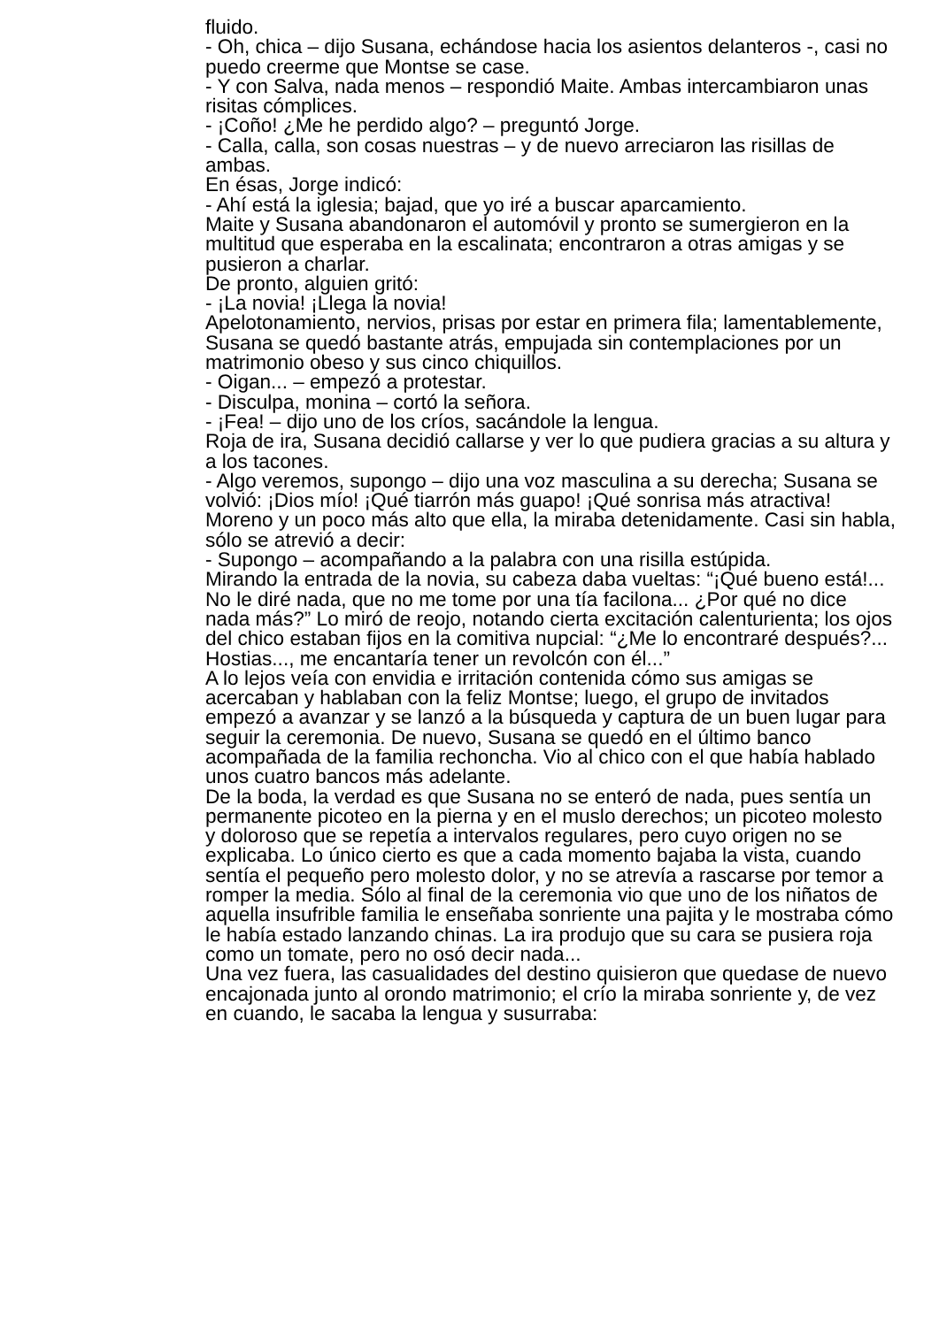fluido.
- Oh, chica – dijo Susana, echándose hacia los asientos delanteros -, casi no puedo creerme que Montse se case.
- Y con Salva, nada menos – respondió Maite. Ambas intercambiaron unas risitas cómplices.
- ¡Coño! ¿Me he perdido algo? – preguntó Jorge.
- Calla, calla, son cosas nuestras – y de nuevo arreciaron las risillas de ambas.
En ésas, Jorge indicó:
- Ahí está la iglesia; bajad, que yo iré a buscar aparcamiento.
Maite y Susana abandonaron el automóvil y pronto se sumergieron en la multitud que esperaba en la escalinata; encontraron a otras amigas y se pusieron a charlar.
De pronto, alguien gritó:
- ¡La novia! ¡Llega la novia!
Apelotonamiento, nervios, prisas por estar en primera fila; lamentablemente, Susana se quedó bastante atrás, empujada sin contemplaciones por un matrimonio obeso y sus cinco chiquillos.
- Oigan... – empezó a protestar.
- Disculpa, monina – cortó la señora.
- ¡Fea! – dijo uno de los críos, sacándole la lengua.
Roja de ira, Susana decidió callarse y ver lo que pudiera gracias a su altura y a los tacones.
- Algo veremos, supongo – dijo una voz masculina a su derecha; Susana se volvió: ¡Dios mío! ¡Qué tiarrón más guapo! ¡Qué sonrisa más atractiva! Moreno y un poco más alto que ella, la miraba detenidamente. Casi sin habla, sólo se atrevió a decir:
- Supongo – acompañando a la palabra con una risilla estúpida.
Mirando la entrada de la novia, su cabeza daba vueltas: “¡Qué bueno está!... No le diré nada, que no me tome por una tía facilona... ¿Por qué no dice nada más?” Lo miró de reojo, notando cierta excitación calenturienta; los ojos del chico estaban fijos en la comitiva nupcial: “¿Me lo encontraré después?... Hostias..., me encantaría tener un revolcón con él...”
A lo lejos veía con envidia e irritación contenida cómo sus amigas se acercaban y hablaban con la feliz Montse; luego, el grupo de invitados empezó a avanzar y se lanzó a la búsqueda y captura de un buen lugar para seguir la ceremonia. De nuevo, Susana se quedó en el último banco acompañada de la familia rechoncha. Vio al chico con el que había hablado unos cuatro bancos más adelante.
De la boda, la verdad es que Susana no se enteró de nada, pues sentía un permanente picoteo en la pierna y en el muslo derechos; un picoteo molesto y doloroso que se repetía a intervalos regulares, pero cuyo origen no se explicaba. Lo único cierto es que a cada momento bajaba la vista, cuando sentía el pequeño pero molesto dolor, y no se atrevía a rascarse por temor a romper la media. Sólo al final de la ceremonia vio que uno de los niñatos de aquella insufrible familia le enseñaba sonriente una pajita y le mostraba cómo le había estado lanzando chinas. La ira produjo que su cara se pusiera roja como un tomate, pero no osó decir nada...
Una vez fuera, las casualidades del destino quisieron que quedase de nuevo encajonada junto al orondo matrimonio; el crío la miraba sonriente y, de vez en cuando, le sacaba la lengua y susurraba: